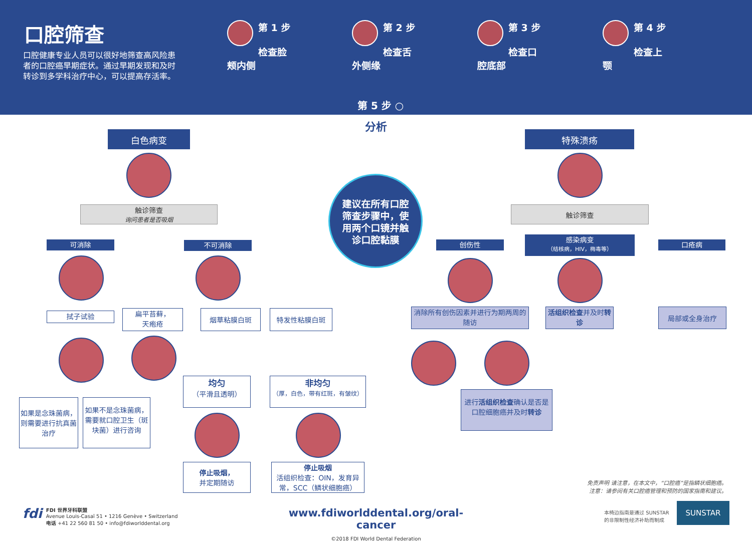口腔筛查
口腔健康专业人员可以很好地筛查高风险患者的口腔癌早期症状。通过早期发现和及时转诊到多学科治疗中心，可以提高存活率。
第 1 步
检查脸颊内侧
第 2 步
检查舌外侧缘
第 3 步
检查口腔底部
第 4 步
检查上颚
第 5 步 ○
分析
白色病变 特殊溃疡
触诊筛查
询问患者是否吸烟
触诊筛查
建议在所有口腔筛查步骤中，使用两个口镜并触诊口腔黏膜
可消除 不可消除 创伤性
感染病变
（结核病，HIV，梅毒等）
口疮病
拭子试验
扁平苔藓，
天疱疮
烟草粘膜白斑 特发性粘膜白斑
消除所有创伤因素并进行为期两周的随访
活组织检查并及时转诊
局部或全身治疗
均匀
（平滑且透明）
非均匀
（厚，白色，带有红斑，有皱纹）
如果是念珠菌病，则需要进行抗真菌治疗
如果不是念珠菌病，需要就口腔卫生（斑块菌）进行咨询
进行活组织检查确认是否是口腔细胞癌并及时转诊
停止吸烟，
并定期随访
停止吸烟
活组织检查：OIN，发育异常，SCC（鳞状细胞癌）
免责声明 请注意，在本文中，“口腔癌”是指鳞状细胞癌。
注意：请参阅有关口腔癌管理和预防的国家指南和建议。
fdi FDI 世界牙科联盟
Avenue Louis-Casaï 51 • 1216 Genève • Switzerland
电话 +41 22 560 81 50 • info@fdiworlddental.org
www.fdiworlddental.org/oral-cancer
©2018 FDI World Dental Federation
本椅边指南是通过 SUNSTAR 的非限制性经济补助而制成
SUNSTAR